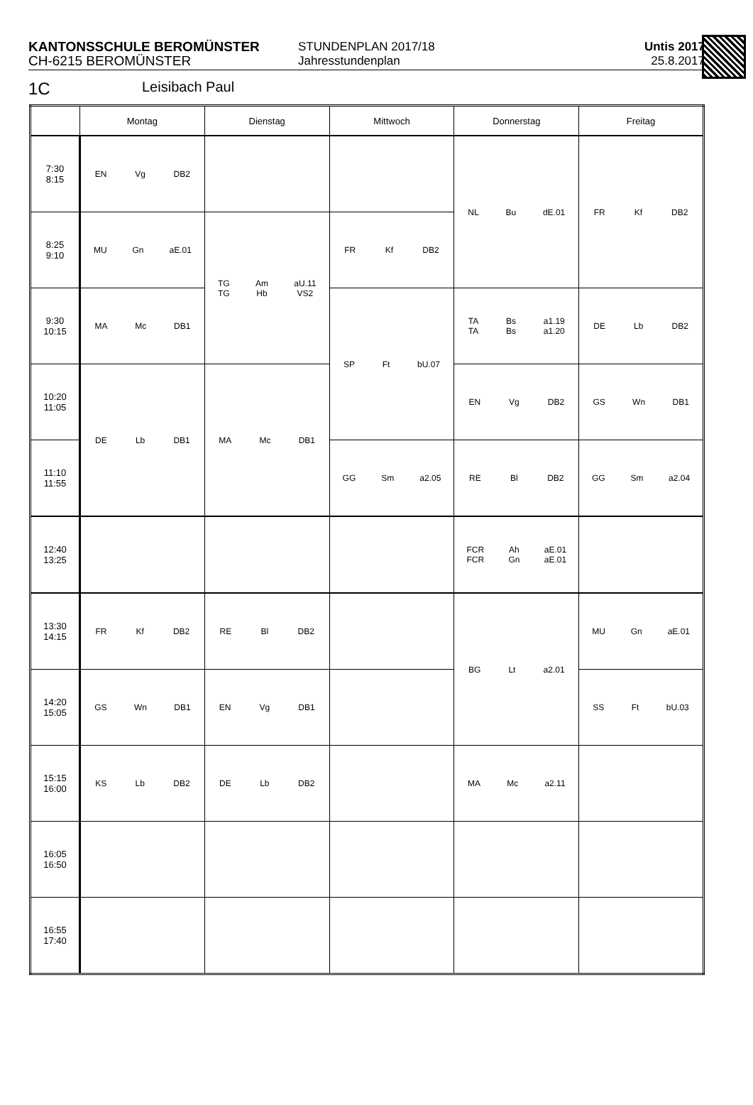KANTONSSCHULE BEROMÜNSTER
CH-6215 BEROMÜNSTER
STUNDENPLAN 2017/18
Jahresstundenplan
Untis 2017
25.8.2017
1C Leisibach Paul
| | Montag | Dienstag | Mittwoch | Donnerstag | Freitag |
| --- | --- | --- | --- | --- | --- |
| 7:30 8:15 | EN Vg DB2 | | | NL Bu dE.01 | FR Kf DB2 |
| 8:25 9:10 | MU Gn aE.01 | TG TG Am Hb aU.11 VS2 | FR Kf DB2 | | |
| 9:30 10:15 | MA Mc DB1 | | SP Ft bU.07 | TA TA Bs Bs a1.19 a1.20 | DE Lb DB2 |
| 10:20 11:05 | DE Lb DB1 | MA Mc DB1 | | EN Vg DB2 | GS Wn DB1 |
| 11:10 11:55 | | | GG Sm a2.05 | RE Bl DB2 | GG Sm a2.04 |
| 12:40 13:25 | | | | FCR FCR Ah Gn aE.01 aE.01 | |
| 13:30 14:15 | FR Kf DB2 | RE Bl DB2 | | BG Lt a2.01 | MU Gn aE.01 |
| 14:20 15:05 | GS Wn DB1 | EN Vg DB1 | | | SS Ft bU.03 |
| 15:15 16:00 | KS Lb DB2 | DE Lb DB2 | | MA Mc a2.11 | |
| 16:05 16:50 | | | | | |
| 16:55 17:40 | | | | | |